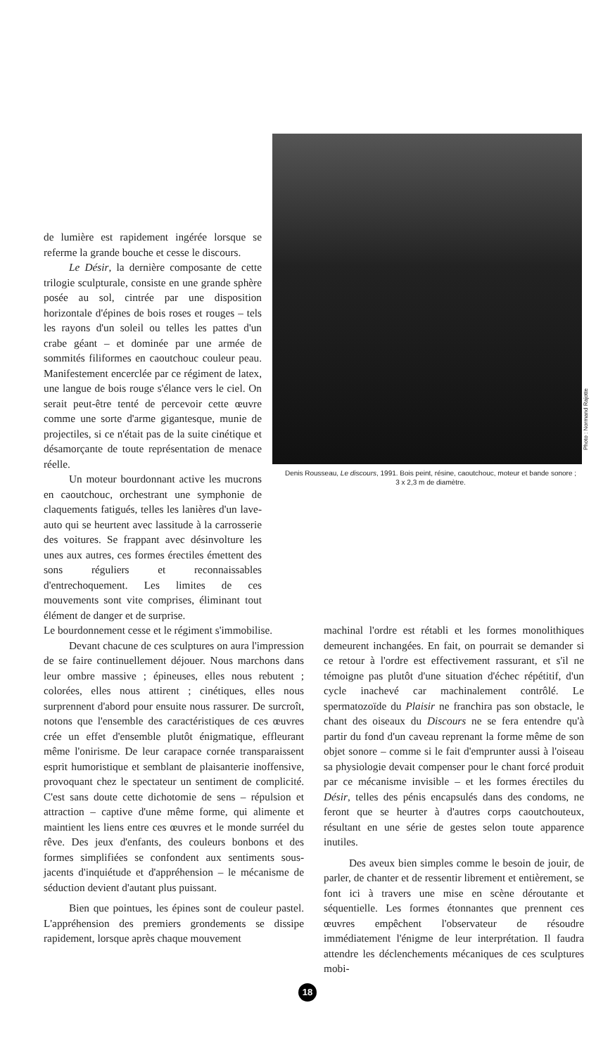de lumière est rapidement ingérée lorsque se referme la grande bouche et cesse le discours.
Le Désir, la dernière composante de cette trilogie sculpturale, consiste en une grande sphère posée au sol, cintrée par une disposition horizontale d'épines de bois roses et rouges – tels les rayons d'un soleil ou telles les pattes d'un crabe géant – et dominée par une armée de sommités filiformes en caoutchouc couleur peau. Manifestement encerclée par ce régiment de latex, une langue de bois rouge s'élance vers le ciel. On serait peut-être tenté de percevoir cette œuvre comme une sorte d'arme gigantesque, munie de projectiles, si ce n'était pas de la suite cinétique et désamorçante de toute représentation de menace réelle.
Un moteur bourdonnant active les mucrons en caoutchouc, orchestrant une symphonie de claquements fatigués, telles les lanières d'un lave-auto qui se heurtent avec lassitude à la carrosserie des voitures. Se frappant avec désinvolture les unes aux autres, ces formes érectiles émettent des sons réguliers et reconnaissables d'entrechoquement. Les limites de ces mouvements sont vite comprises, éliminant tout élément de danger et de surprise.
Photo : Normand Rajotte
Denis Rousseau, Le discours, 1991. Bois peint, résine, caoutchouc, moteur et bande sonore ;
3 x 2,3 m de diamètre.
Le bourdonnement cesse et le régiment s'immobilise.
Devant chacune de ces sculptures on aura l'impression de se faire continuellement déjouer. Nous marchons dans leur ombre massive ; épineuses, elles nous rebutent ; colorées, elles nous attirent ; cinétiques, elles nous surprennent d'abord pour ensuite nous rassurer. De surcroît, notons que l'ensemble des caractéristiques de ces œuvres crée un effet d'ensemble plutôt énigmatique, effleurant même l'onirisme. De leur carapace cornée transparaissent esprit humoristique et semblant de plaisanterie inoffensive, provoquant chez le spectateur un sentiment de complicité. C'est sans doute cette dichotomie de sens – répulsion et attraction – captive d'une même forme, qui alimente et maintient les liens entre ces œuvres et le monde surréel du rêve. Des jeux d'enfants, des couleurs bonbons et des formes simplifiées se confondent aux sentiments sous-jacents d'inquiétude et d'appréhension – le mécanisme de séduction devient d'autant plus puissant.
Bien que pointues, les épines sont de couleur pastel. L'appréhension des premiers grondements se dissipe rapidement, lorsque après chaque mouvement
machinal l'ordre est rétabli et les formes monolithiques demeurent inchangées. En fait, on pourrait se demander si ce retour à l'ordre est effectivement rassurant, et s'il ne témoigne pas plutôt d'une situation d'échec répétitif, d'un cycle inachevé car machinalement contrôlé. Le spermatozoïde du Plaisir ne franchira pas son obstacle, le chant des oiseaux du Discours ne se fera entendre qu'à partir du fond d'un caveau reprenant la forme même de son objet sonore – comme si le fait d'emprunter aussi à l'oiseau sa physiologie devait compenser pour le chant forcé produit par ce mécanisme invisible – et les formes érectiles du Désir, telles des pénis encapsulés dans des condoms, ne feront que se heurter à d'autres corps caoutchouteux, résultant en une série de gestes selon toute apparence inutiles.
Des aveux bien simples comme le besoin de jouir, de parler, de chanter et de ressentir librement et entièrement, se font ici à travers une mise en scène déroutante et séquentielle. Les formes étonnantes que prennent ces œuvres empêchent l'observateur de résoudre immédiatement l'énigme de leur interprétation. Il faudra attendre les déclenchements mécaniques de ces sculptures mobi-
18